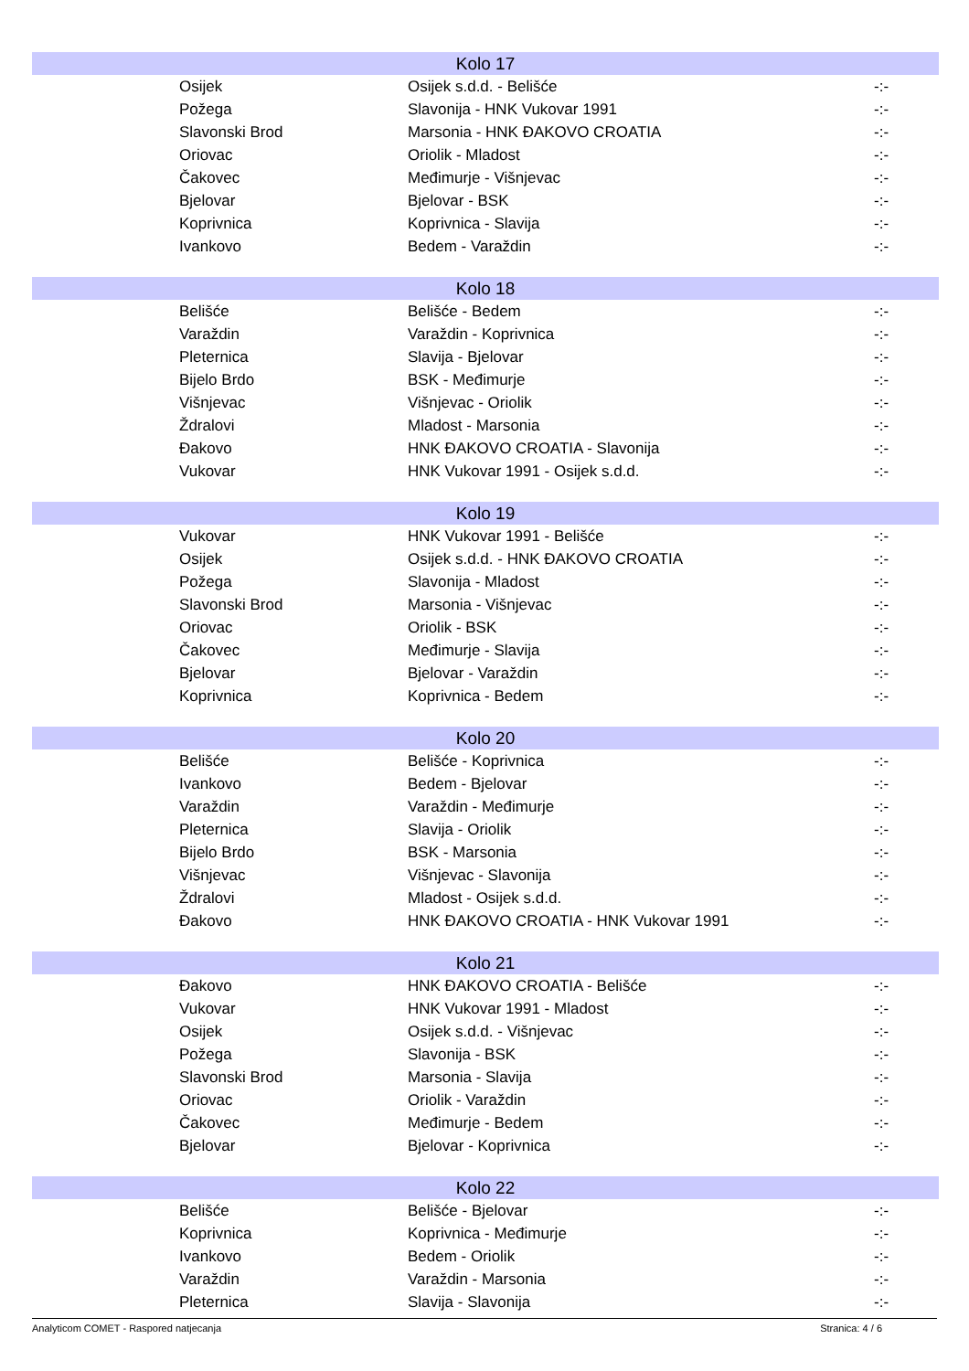| Kolo 17 | | | |
| --- | --- | --- | --- |
| | Osijek | Osijek s.d.d. - Belišće | -:- |
| | Požega | Slavonija - HNK Vukovar 1991 | -:- |
| | Slavonski Brod | Marsonia - HNK ĐAKOVO CROATIA | -:- |
| | Oriovac | Oriolik - Mladost | -:- |
| | Čakovec | Međimurje - Višnjevac | -:- |
| | Bjelovar | Bjelovar - BSK | -:- |
| | Koprivnica | Koprivnica - Slavija | -:- |
| | Ivankovo | Bedem - Varaždin | -:- |
| Kolo 18 | | | |
| | Belišće | Belišće - Bedem | -:- |
| | Varaždin | Varaždin - Koprivnica | -:- |
| | Pleternica | Slavija - Bjelovar | -:- |
| | Bijelo Brdo | BSK - Međimurje | -:- |
| | Višnjevac | Višnjevac - Oriolik | -:- |
| | Ždralovi | Mladost - Marsonia | -:- |
| | Đakovo | HNK ĐAKOVO CROATIA - Slavonija | -:- |
| | Vukovar | HNK Vukovar 1991 - Osijek s.d.d. | -:- |
| Kolo 19 | | | |
| | Vukovar | HNK Vukovar 1991 - Belišće | -:- |
| | Osijek | Osijek s.d.d. - HNK ĐAKOVO CROATIA | -:- |
| | Požega | Slavonija - Mladost | -:- |
| | Slavonski Brod | Marsonia - Višnjevac | -:- |
| | Oriovac | Oriolik - BSK | -:- |
| | Čakovec | Međimurje - Slavija | -:- |
| | Bjelovar | Bjelovar - Varaždin | -:- |
| | Koprivnica | Koprivnica - Bedem | -:- |
| Kolo 20 | | | |
| | Belišće | Belišće - Koprivnica | -:- |
| | Ivankovo | Bedem - Bjelovar | -:- |
| | Varaždin | Varaždin - Međimurje | -:- |
| | Pleternica | Slavija - Oriolik | -:- |
| | Bijelo Brdo | BSK - Marsonia | -:- |
| | Višnjevac | Višnjevac - Slavonija | -:- |
| | Ždralovi | Mladost - Osijek s.d.d. | -:- |
| | Đakovo | HNK ĐAKOVO CROATIA - HNK Vukovar 1991 | -:- |
| Kolo 21 | | | |
| | Đakovo | HNK ĐAKOVO CROATIA - Belišće | -:- |
| | Vukovar | HNK Vukovar 1991 - Mladost | -:- |
| | Osijek | Osijek s.d.d. - Višnjevac | -:- |
| | Požega | Slavonija - BSK | -:- |
| | Slavonski Brod | Marsonia - Slavija | -:- |
| | Oriovac | Oriolik - Varaždin | -:- |
| | Čakovec | Međimurje - Bedem | -:- |
| | Bjelovar | Bjelovar - Koprivnica | -:- |
| Kolo 22 | | | |
| | Belišće | Belišće - Bjelovar | -:- |
| | Koprivnica | Koprivnica - Međimurje | -:- |
| | Ivankovo | Bedem - Oriolik | -:- |
| | Varaždin | Varaždin - Marsonia | -:- |
| | Pleternica | Slavija - Slavonija | -:- |
Analyticom COMET - Raspored natjecanja Stranica: 4 / 6